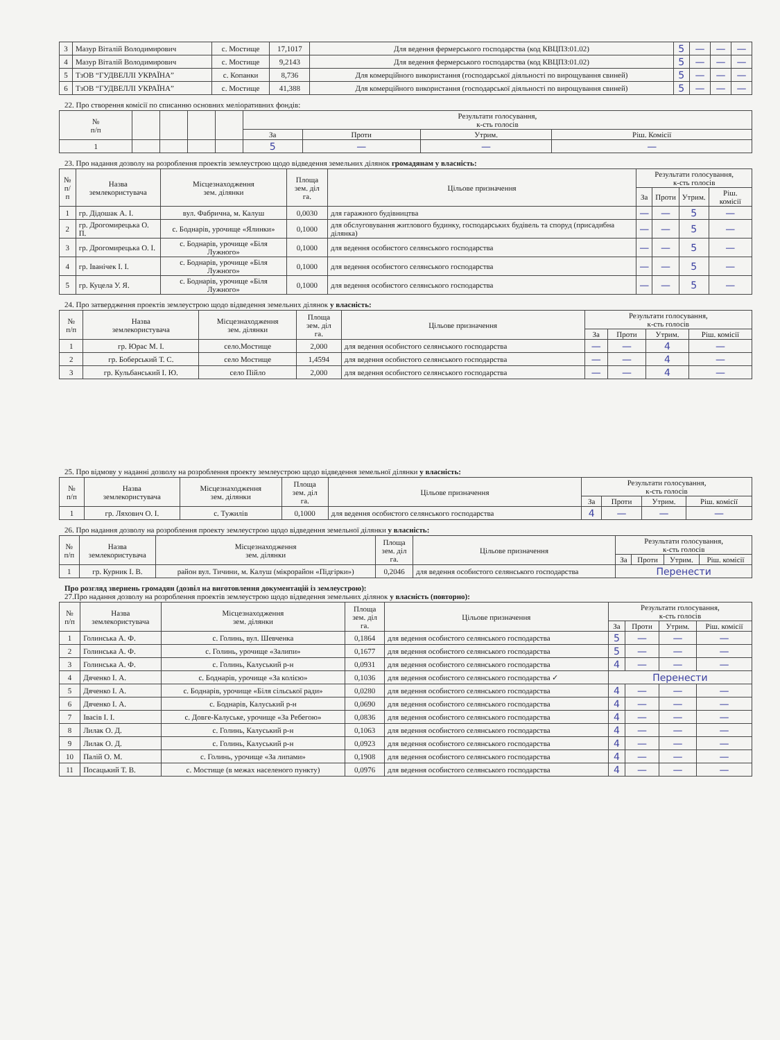| 3 | Мазур Віталій Володимирович | с. Мостище | 17,1017 | Для ведення фермерського господарства (код КВЦПЗ:01.02) | 5 | — | — | — |
| 4 | Мазур Віталій Володимирович | с. Мостище | 9,2143 | Для ведення фермерського господарства (код КВЦПЗ:01.02) | 5 | — | — | — |
| 5 | ТзОВ “ГУДВЕЛЛІ УКРАЇНА” | с. Копанки | 8,736 | Для комерційного використання (господарської діяльності по вирощування свиней) | 5 | — | — | — |
| 6 | ТзОВ “ГУДВЕЛЛІ УКРАЇНА” | с. Мостище | 41,388 | Для комерційного використання (господарської діяльності по вирощування свиней) | 5 | — | — | — |
22. Про створення комісії по списанню основних меліоративних фондів:
| № п/п | | | | | Результати голосування, к-сть голосів | | | |
| --- | --- | --- | --- | --- | --- | --- | --- | --- |
| | | | | | За | Проти | Утрим. | Ріш. Комісії |
| 1 | | | | | 5 | — | — | — |
23. Про надання дозволу на розроблення проектів землеустрою щодо відведення земельних ділянок громадянам у власність:
| № п/п | Назва землекористувача | Місцезнаходження зем. ділянки | Площа зем. діл га. | Цільове призначення | Результати голосування, к-сть голосів | | | |
| --- | --- | --- | --- | --- | --- | --- | --- | --- |
| | | | | | За | Проти | Утрим. | Ріш. комісії |
| 1 | гр. Дідошак А. І. | вул. Фабрична, м. Калуш | 0,0030 | для гаражного будівництва | — | — | 5 | — |
| 2 | гр. Дрогомирецька О. П. | с. Боднарів, урочище «Ялинки» | 0,1000 | для обслуговування житлового будинку, господарських будівель та споруд (присадибна ділянка) | — | — | 5 | — |
| 3 | гр. Дрогомирецька О. І. | с. Боднарів, урочище «Біля Лужного» | 0,1000 | для ведення особистого селянського господарства | — | — | 5 | — |
| 4 | гр. Іванічек І. І. | с. Боднарів, урочище «Біля Лужного» | 0,1000 | для ведення особистого селянського господарства | — | — | 5 | — |
| 5 | гр. Куцела У. Я. | с. Боднарів, урочище «Біля Лужного» | 0,1000 | для ведення особистого селянського господарства | — | — | 5 | — |
24. Про затвердження проектів землеустрою щодо відведення земельних ділянок у власність:
| № п/п | Назва землекористувача | Місцезнаходження зем. ділянки | Площа зем. діл га. | Цільове призначення | Результати голосування, к-сть голосів | | | |
| --- | --- | --- | --- | --- | --- | --- | --- | --- |
| | | | | | За | Проти | Утрим. | Ріш. комісії |
| 1 | гр. Юрас М. І. | село.Мостище | 2,000 | для ведення особистого селянського господарства | — | — | 4 | — |
| 2 | гр. Боберський Т. С. | село Мостище | 1,4594 | для ведення особистого селянського господарства | — | — | 4 | — |
| 3 | гр. Кульбанський І. Ю. | село Пійло | 2,000 | для ведення особистого селянського господарства | — | — | 4 | — |
25. Про відмову у наданні дозволу на розроблення проекту землеустрою щодо відведення земельної ділянки у власність:
| № п/п | Назва землекористувача | Місцезнаходження зем. ділянки | Площа зем. діл га. | Цільове призначення | Результати голосування, к-сть голосів | | | |
| --- | --- | --- | --- | --- | --- | --- | --- | --- |
| | | | | | За | Проти | Утрим. | Ріш. комісії |
| 1 | гр. Ляхович О. І. | с. Тужилів | 0,1000 | для ведення особистого селянського господарства | 4 | — | — | — |
26. Про надання дозволу на розроблення проекту землеустрою щодо відведення земельної ділянки у власність:
| № п/п | Назва землекористувача | Місцезнаходження зем. ділянки | Площа зем. діл га. | Цільове призначення | Результати голосування, к-сть голосів | | | |
| --- | --- | --- | --- | --- | --- | --- | --- | --- |
| | | | | | За | Проти | Утрим. | Ріш. комісії |
| 1 | гр. Курник І. В. | район вул. Тичини, м. Калуш (мікрорайон «Підгірки») | 0,2046 | для ведення особистого селянського господарства | Перенести | | | |
Про розгляд звернень громадян (дозвіл на виготовлення документацій із землеустрою):
27.Про надання дозволу на розроблення проектів землеустрою щодо відведення земельних ділянок у власність (повторно):
| № п/п | Назва землекористувача | Місцезнаходження зем. ділянки | Площа зем. діл га. | Цільове призначення | Результати голосування, к-сть голосів | | | |
| --- | --- | --- | --- | --- | --- | --- | --- | --- |
| | | | | | За | Проти | Утрим. | Ріш. комісії |
| 1 | Голинська А. Ф. | с. Голинь, вул. Шевченка | 0,1864 | для ведення особистого селянського господарства | 5 | — | — | — |
| 2 | Голинська А. Ф. | с. Голинь, урочище «Залипи» | 0,1677 | для ведення особистого селянського господарства | 5 | — | — | — |
| 3 | Голинська А. Ф. | с. Голинь, Калуський р-н | 0,0931 | для ведення особистого селянського господарства | 4 | — | — | — |
| 4 | Дяченко І. А. | с. Боднарів, урочище «За колією» | 0,1036 | для ведення особистого селянського господарства ✓ | Перенести | | | |
| 5 | Дяченко І. А. | с. Боднарів, урочище «Біля сільської ради» | 0,0280 | для ведення особистого селянського господарства | 4 | — | — | — |
| 6 | Дяченко І. А. | с. Боднарів, Калуський р-н | 0,0690 | для ведення особистого селянського господарства | 4 | — | — | — |
| 7 | Івасів І. І. | с. Довге-Калуське, урочище «За Ребегою» | 0,0836 | для ведення особистого селянського господарства | 4 | — | — | — |
| 8 | Лилак О. Д. | с. Голинь, Калуський р-н | 0,1063 | для ведення особистого селянського господарства | 4 | — | — | — |
| 9 | Лилак О. Д. | с. Голинь, Калуський р-н | 0,0923 | для ведення особистого селянського господарства | 4 | — | — | — |
| 10 | Палій О. М. | с. Голинь, урочище «За липами» | 0,1908 | для ведення особистого селянського господарства | 4 | — | — | — |
| 11 | Посацький Т. В. | с. Мостище (в межах населеного пункту) | 0,0976 | для ведення особистого селянського господарства | 4 | — | — | — |